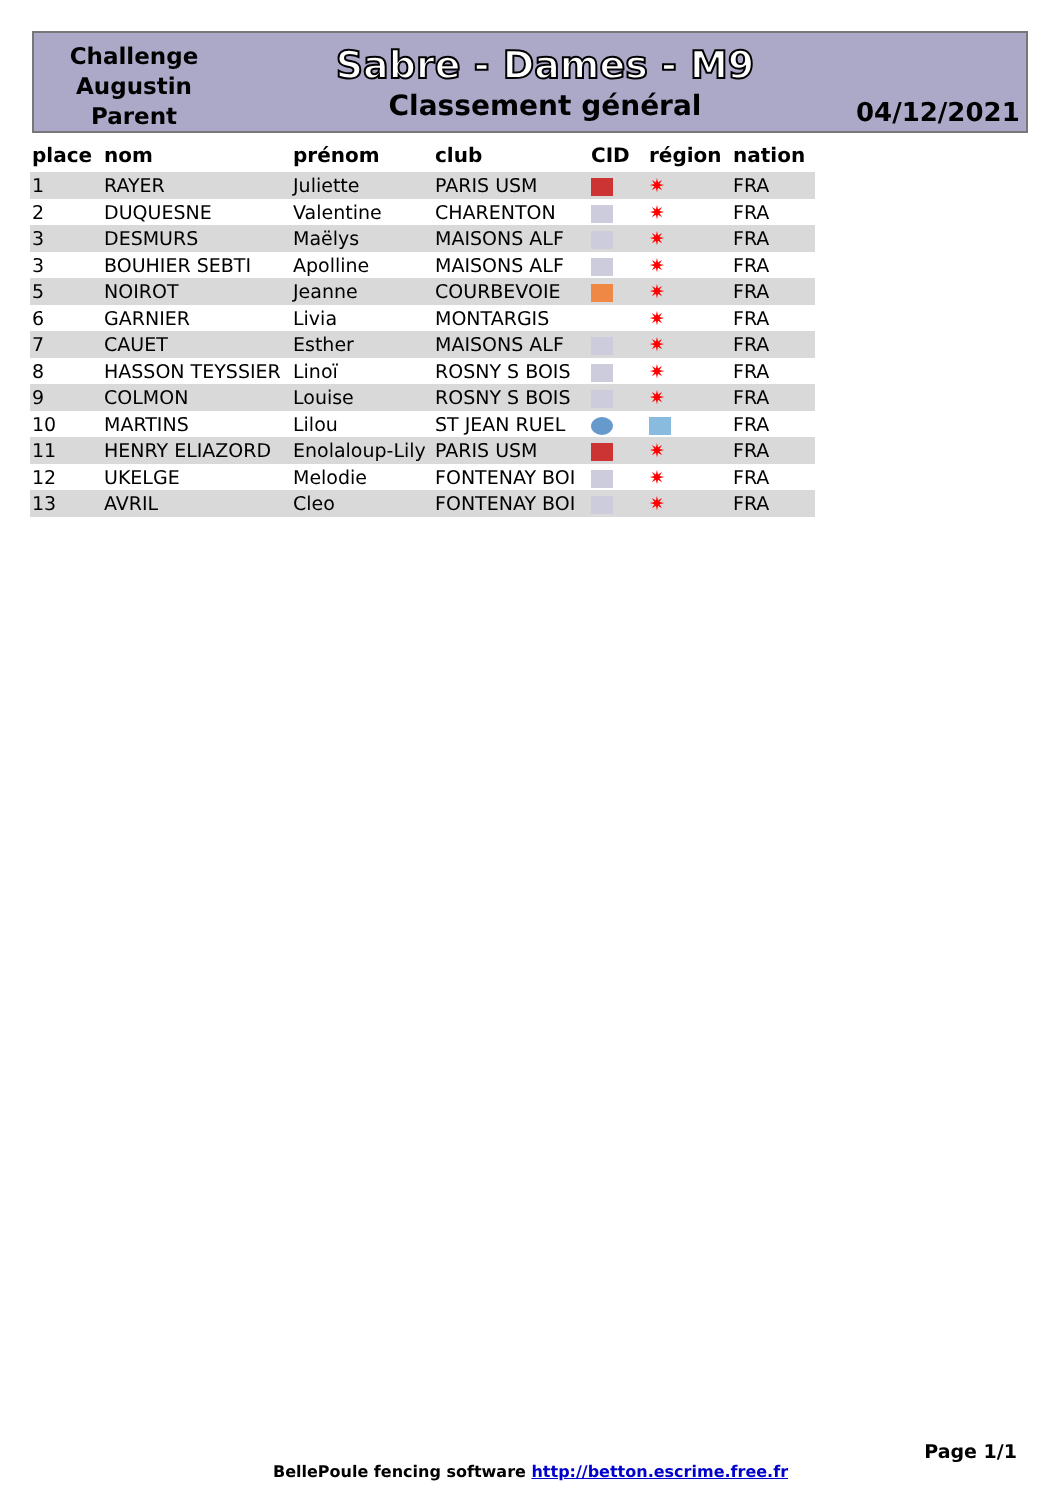Challenge Augustin Parent
Sabre - Dames - M9
Classement général
04/12/2021
| place | nom | prénom | club | CID | région | nation |
| --- | --- | --- | --- | --- | --- | --- |
| 1 | RAYER | Juliette | PARIS USM | | ✷ | FRA |
| 2 | DUQUESNE | Valentine | CHARENTON | | ✷ | FRA |
| 3 | DESMURS | Maëlys | MAISONS ALF | | ✷ | FRA |
| 3 | BOUHIER SEBTI | Apolline | MAISONS ALF | | ✷ | FRA |
| 5 | NOIROT | Jeanne | COURBEVOIE | | ✷ | FRA |
| 6 | GARNIER | Livia | MONTARGIS | | ✷ | FRA |
| 7 | CAUET | Esther | MAISONS ALF | | ✷ | FRA |
| 8 | HASSON TEYSSIER | Linoï | ROSNY S BOIS | | ✷ | FRA |
| 9 | COLMON | Louise | ROSNY S BOIS | | ✷ | FRA |
| 10 | MARTINS | Lilou | ST JEAN RUEL | | | FRA |
| 11 | HENRY ELIAZORD | Enolaloup-Lily | PARIS USM | | ✷ | FRA |
| 12 | UKELGE | Melodie | FONTENAY BOI | | ✷ | FRA |
| 13 | AVRIL | Cleo | FONTENAY BOI | | ✷ | FRA |
Page 1/1
BellePoule fencing software http://betton.escrime.free.fr